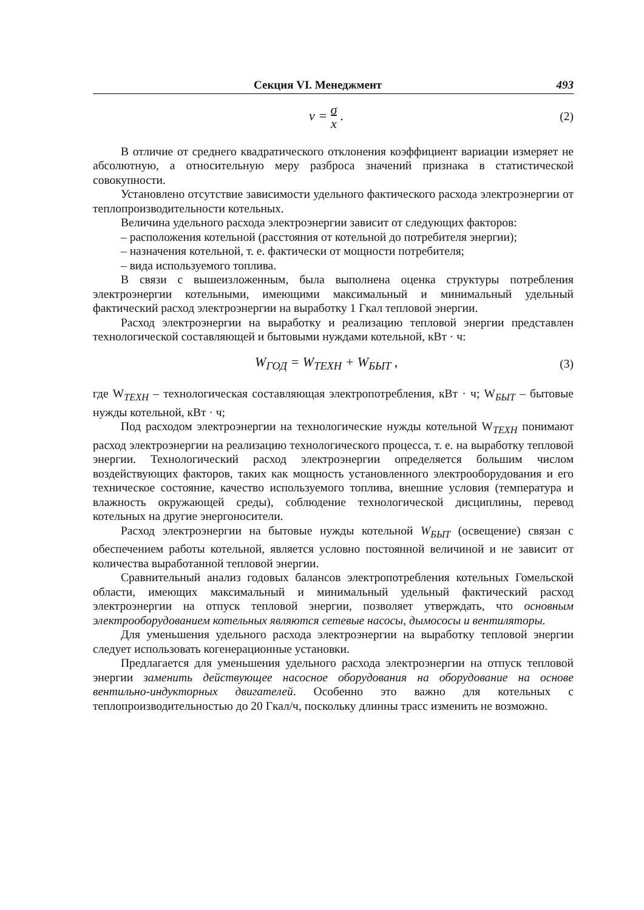Секция VI. Менеджмент 493
ν = σ x . (2)
В отличие от среднего квадратического отклонения коэффициент вариации измеряет не абсолютную, а относительную меру разброса значений признака в статистической совокупности.
Установлено отсутствие зависимости удельного фактического расхода электроэнергии от теплопроизводительности котельных.
Величина удельного расхода электроэнергии зависит от следующих факторов:
– расположения котельной (расстояния от котельной до потребителя энергии);
– назначения котельной, т. е. фактически от мощности потребителя;
– вида используемого топлива.
В связи с вышеизложенным, была выполнена оценка структуры потребления электроэнергии котельными, имеющими максимальный и минимальный удельный фактический расход электроэнергии на выработку 1 Гкал тепловой энергии.
Расход электроэнергии на выработку и реализацию тепловой энергии представлен технологической составляющей и бытовыми нуждами котельной, кВт · ч:
W<sub>ГОД</sub> = W<sub>ТЕХН</sub> + W<sub>БЫТ</sub> , (3)
где W<sub>ТЕХН</sub> – технологическая составляющая электропотребления, кВт · ч; W<sub>БЫТ</sub> – бытовые нужды котельной, кВт · ч;
Под расходом электроэнергии на технологические нужды котельной W<sub>ТЕХН</sub> понимают расход электроэнергии на реализацию технологического процесса, т. е. на выработку тепловой энергии. Технологический расход электроэнергии определяется большим числом воздействующих факторов, таких как мощность установленного электрооборудования и его техническое состояние, качество используемого топлива, внешние условия (температура и влажность окружающей среды), соблюдение технологической дисциплины, перевод котельных на другие энергоносители.
Расход электроэнергии на бытовые нужды котельной W<sub>БЫТ</sub> (освещение) связан с обеспечением работы котельной, является условно постоянной величиной и не зависит от количества выработанной тепловой энергии.
Сравнительный анализ годовых балансов электропотребления котельных Гомельской области, имеющих максимальный и минимальный удельный фактический расход электроэнергии на отпуск тепловой энергии, позволяет утверждать, что основным электрооборудованием котельных являются сетевые насосы, дымососы и вентиляторы.
Для уменьшения удельного расхода электроэнергии на выработку тепловой энергии следует использовать когенерационные установки.
Предлагается для уменьшения удельного расхода электроэнергии на отпуск тепловой энергии заменить действующее насосное оборудования на оборудование на основе вентильно-индукторных двигателей. Особенно это важно для котельных с теплопроизводительностью до 20 Гкал/ч, поскольку длинны трасс изменить не возможно.